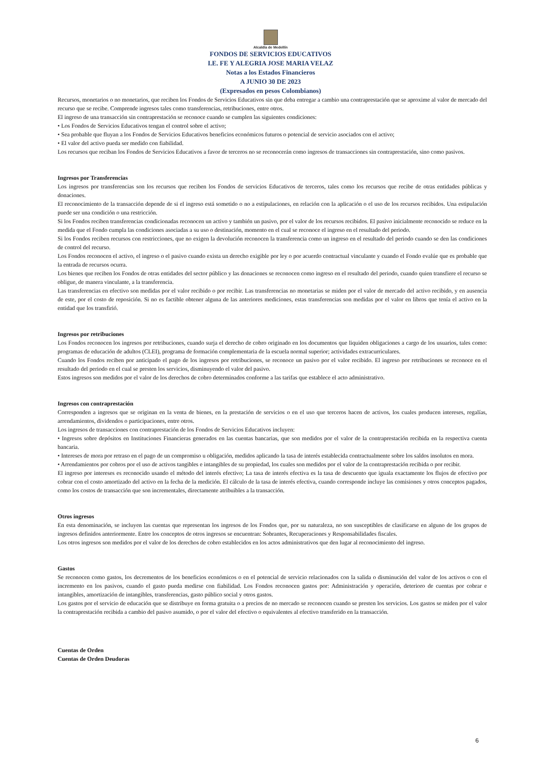Alcaldía de Medellín
FONDOS DE SERVICIOS EDUCATIVOS
I.E. FE Y ALEGRIA JOSE MARIA VELAZ
Notas a los Estados Financieros
A JUNIO 30 DE 2023
(Expresados en pesos Colombianos)
Recursos, monetarios o no monetarios, que reciben los Fondos de Servicios Educativos sin que deba entregar a cambio una contraprestación que se aproxime al valor de mercado del recurso que se recibe. Comprende ingresos tales como transferencias, retribuciones, entre otros.
El ingreso de una transacción sin contraprestación se reconoce cuando se cumplen las siguientes condiciones:
• Los Fondos de Servicios Educativos tengan el control sobre el activo;
• Sea probable que fluyan a los Fondos de Servicios Educativos beneficios económicos futuros o potencial de servicio asociados con el activo;
• El valor del activo pueda ser medido con fiabilidad.
Los recursos que reciban los Fondos de Servicios Educativos a favor de terceros no se reconocerán como ingresos de transacciones sin contraprestación, sino como pasivos.
Ingresos por Transferencias
Los ingresos por transferencias son los recursos que reciben los Fondos de servicios Educativos de terceros, tales como los recursos que recibe de otras entidades públicas y donaciones.
El reconocimiento de la transacción depende de si el ingreso está sometido o no a estipulaciones, en relación con la aplicación o el uso de los recursos recibidos. Una estipulación puede ser una condición o una restricción.
Si los Fondos reciben transferencias condicionadas reconocen un activo y también un pasivo, por el valor de los recursos recibidos. El pasivo inicialmente reconocido se reduce en la medida que el Fondo cumpla las condiciones asociadas a su uso o destinación, momento en el cual se reconoce el ingreso en el resultado del periodo.
Si los Fondos reciben recursos con restricciones, que no exigen la devolución reconocen la transferencia como un ingreso en el resultado del periodo cuando se den las condiciones de control del recurso.
Los Fondos reconocen el activo, el ingreso o el pasivo cuando exista un derecho exigible por ley o por acuerdo contractual vinculante y cuando el Fondo evalúe que es probable que la entrada de recursos ocurra.
Los bienes que reciben los Fondos de otras entidades del sector público y las donaciones se reconocen como ingreso en el resultado del periodo, cuando quien transfiere el recurso se obligue, de manera vinculante, a la transferencia.
Las transferencias en efectivo son medidas por el valor recibido o por recibir. Las transferencias no monetarias se miden por el valor de mercado del activo recibido, y en ausencia de este, por el costo de reposición. Si no es factible obtener alguna de las anteriores mediciones, estas transferencias son medidas por el valor en libros que tenía el activo en la entidad que los transfirió.
Ingresos por retribuciones
Los Fondos reconocen los ingresos por retribuciones, cuando surja el derecho de cobro originado en los documentos que liquiden obligaciones a cargo de los usuarios, tales como: programas de educación de adultos (CLEI), programa de formación complementaria de la escuela normal superior; actividades extracurriculares.
Cuando los Fondos reciben por anticipado el pago de los ingresos por retribuciones, se reconoce un pasivo por el valor recibido. El ingreso por retribuciones se reconoce en el resultado del periodo en el cual se presten los servicios, disminuyendo el valor del pasivo.
Estos ingresos son medidos por el valor de los derechos de cobro determinados conforme a las tarifas que establece el acto administrativo.
Ingresos con contraprestación
Corresponden a ingresos que se originan en la venta de bienes, en la prestación de servicios o en el uso que terceros hacen de activos, los cuales producen intereses, regalías, arrendamientos, dividendos o participaciones, entre otros.
Los ingresos de transacciones con contraprestación de los Fondos de Servicios Educativos incluyen:
• Ingresos sobre depósitos en Instituciones Financieras generados en las cuentas bancarias, que son medidos por el valor de la contraprestación recibida en la respectiva cuenta bancaria.
• Intereses de mora por retraso en el pago de un compromiso u obligación, medidos aplicando la tasa de interés establecida contractualmente sobre los saldos insolutos en mora.
• Arrendamientos por cobros por el uso de activos tangibles e intangibles de su propiedad, los cuales son medidos por el valor de la contraprestación recibida o por recibir.
El ingreso por intereses es reconocido usando el método del interés efectivo; La tasa de interés efectiva es la tasa de descuento que iguala exactamente los flujos de efectivo por cobrar con el costo amortizado del activo en la fecha de la medición. El cálculo de la tasa de interés efectiva, cuando corresponde incluye las comisiones y otros conceptos pagados, como los costos de transacción que son incrementales, directamente atribuibles a la transacción.
Otros ingresos
En esta denominación, se incluyen las cuentas que representan los ingresos de los Fondos que, por su naturaleza, no son susceptibles de clasificarse en alguno de los grupos de ingresos definidos anteriormente. Entre los conceptos de otros ingresos se encuentran: Sobrantes, Recuperaciones y Responsabilidades fiscales.
Los otros ingresos son medidos por el valor de los derechos de cobro establecidos en los actos administrativos que den lugar al reconocimiento del ingreso.
Gastos
Se reconocen como gastos, los decrementos de los beneficios económicos o en el potencial de servicio relacionados con la salida o disminución del valor de los activos o con el incremento en los pasivos, cuando el gasto pueda medirse con fiabilidad. Los Fondos reconocen gastos por: Administración y operación, deterioro de cuentas por cobrar e intangibles, amortización de intangibles, transferencias, gasto público social y otros gastos.
Los gastos por el servicio de educación que se distribuye en forma gratuita o a precios de no mercado se reconocen cuando se presten los servicios. Los gastos se miden por el valor la contraprestación recibida a cambio del pasivo asumido, o por el valor del efectivo o equivalentes al efectivo transferido en la transacción.
Cuentas de Orden
Cuentas de Orden Deudoras
6